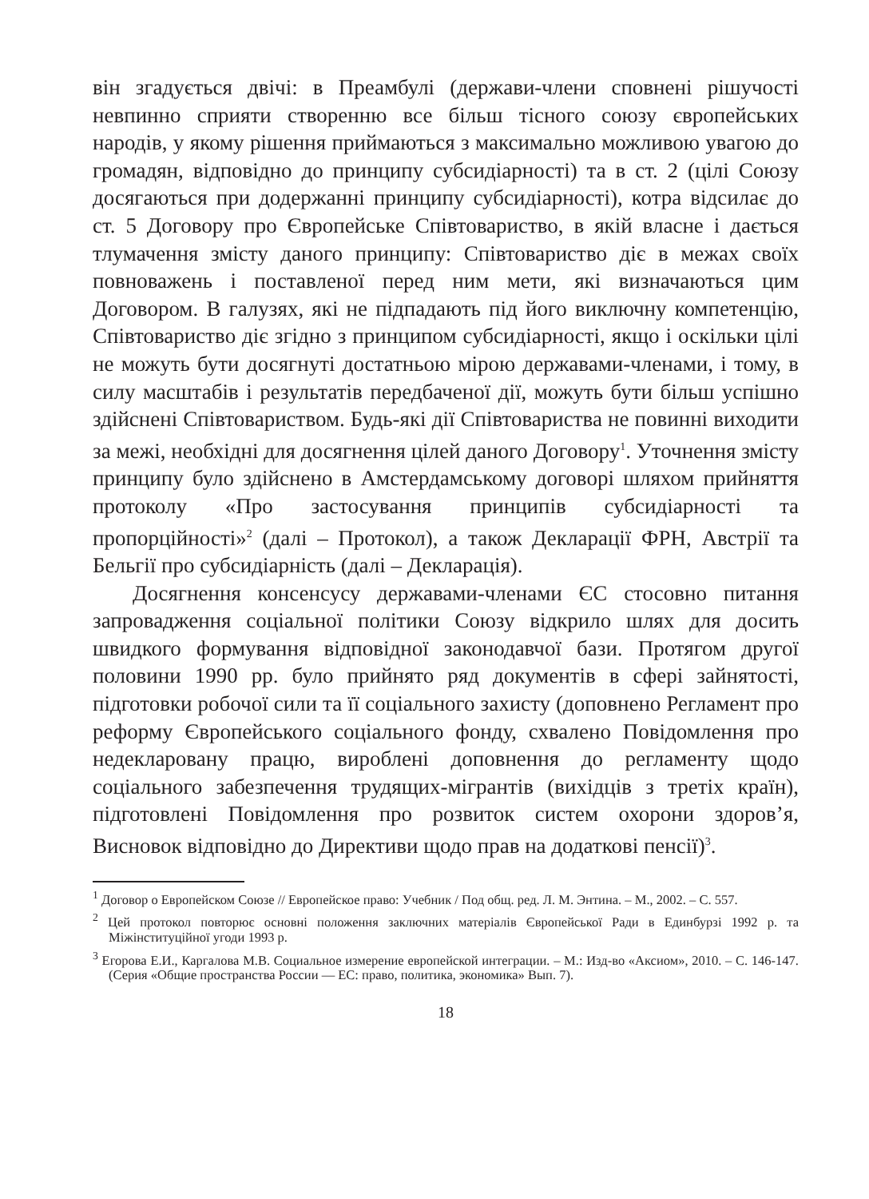він згадується двічі: в Преамбулі (держави-члени сповнені рішучості невпинно сприяти створенню все більш тісного союзу європейських народів, у якому рішення приймаються з максимально можливою увагою до громадян, відповідно до принципу субсидіарності) та в ст. 2 (цілі Союзу досягаються при додержанні принципу субсидіарності), котра відсилає до ст. 5 Договору про Європейське Співтовариство, в якій власне і дається тлумачення змісту даного принципу: Співтовариство діє в межах своїх повноважень і поставленої перед ним мети, які визначаються цим Договором. В галузях, які не підпадають під його виключну компетенцію, Співтовариство діє згідно з принципом субсидіарності, якщо і оскільки цілі не можуть бути досягнуті достатньою мірою державами-членами, і тому, в силу масштабів і результатів передбаченої дії, можуть бути більш успішно здійснені Співтовариством. Будь-які дії Співтовариства не повинні виходити за межі, необхідні для досягнення цілей даного Договору<sup>1</sup>. Уточнення змісту принципу було здійснено в Амстердамському договорі шляхом прийняття протоколу «Про застосування принципів субсидіарності та пропорційності»<sup>2</sup> (далі – Протокол), а також Декларації ФРН, Австрії та Бельгії про субсидіарність (далі – Декларація).
Досягнення консенсусу державами-членами ЄС стосовно питання запровадження соціальної політики Союзу відкрило шлях для досить швидкого формування відповідної законодавчої бази. Протягом другої половини 1990 рр. було прийнято ряд документів в сфері зайнятості, підготовки робочої сили та її соціального захисту (доповнено Регламент про реформу Європейського соціального фонду, схвалено Повідомлення про недекларовану працю, вироблені доповнення до регламенту щодо соціального забезпечення трудящих-мігрантів (вихідців з третіх країн), підготовлені Повідомлення про розвиток систем охорони здоров’я, Висновок відповідно до Директиви щодо прав на додаткові пенсії)<sup>3</sup>.
<sup>1</sup> Договор о Европейском Союзе // Европейское право: Учебник / Под общ. ред. Л. М. Энтина. – М., 2002. – С. 557.
<sup>2</sup> Цей протокол повторює основні положення заключних матеріалів Європейської Ради в Единбурзі 1992 р. та Міжінституційної угоди 1993 р.
<sup>3</sup> Егорова Е.И., Каргалова М.В. Социальное измерение европейской интеграции. – М.: Изд-во «Аксиом», 2010. – С. 146-147. (Серия «Общие пространства России — ЕС: право, политика, экономика» Вып. 7).
18